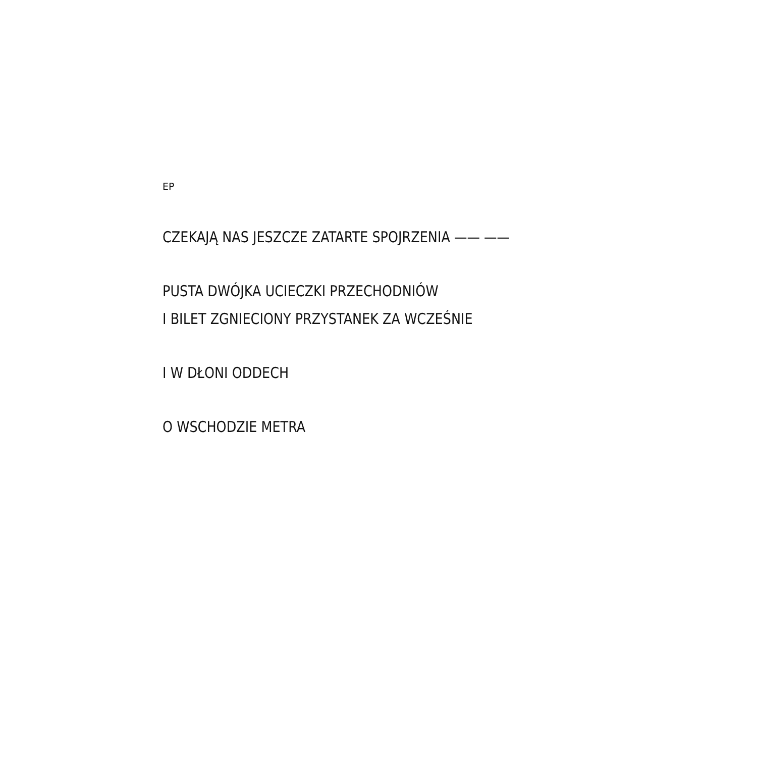EP
CZEKAJĄ NAS JESZCZE ZATARTE SPOJRZENIA —— ——
PUSTA DWÓJKA UCIECZKI PRZECHODNIÓW
I BILET ZGNIECIONY PRZYSTANEK ZA WCZEŚNIE
I W DŁONI ODDECH
O WSCHODZIE METRA